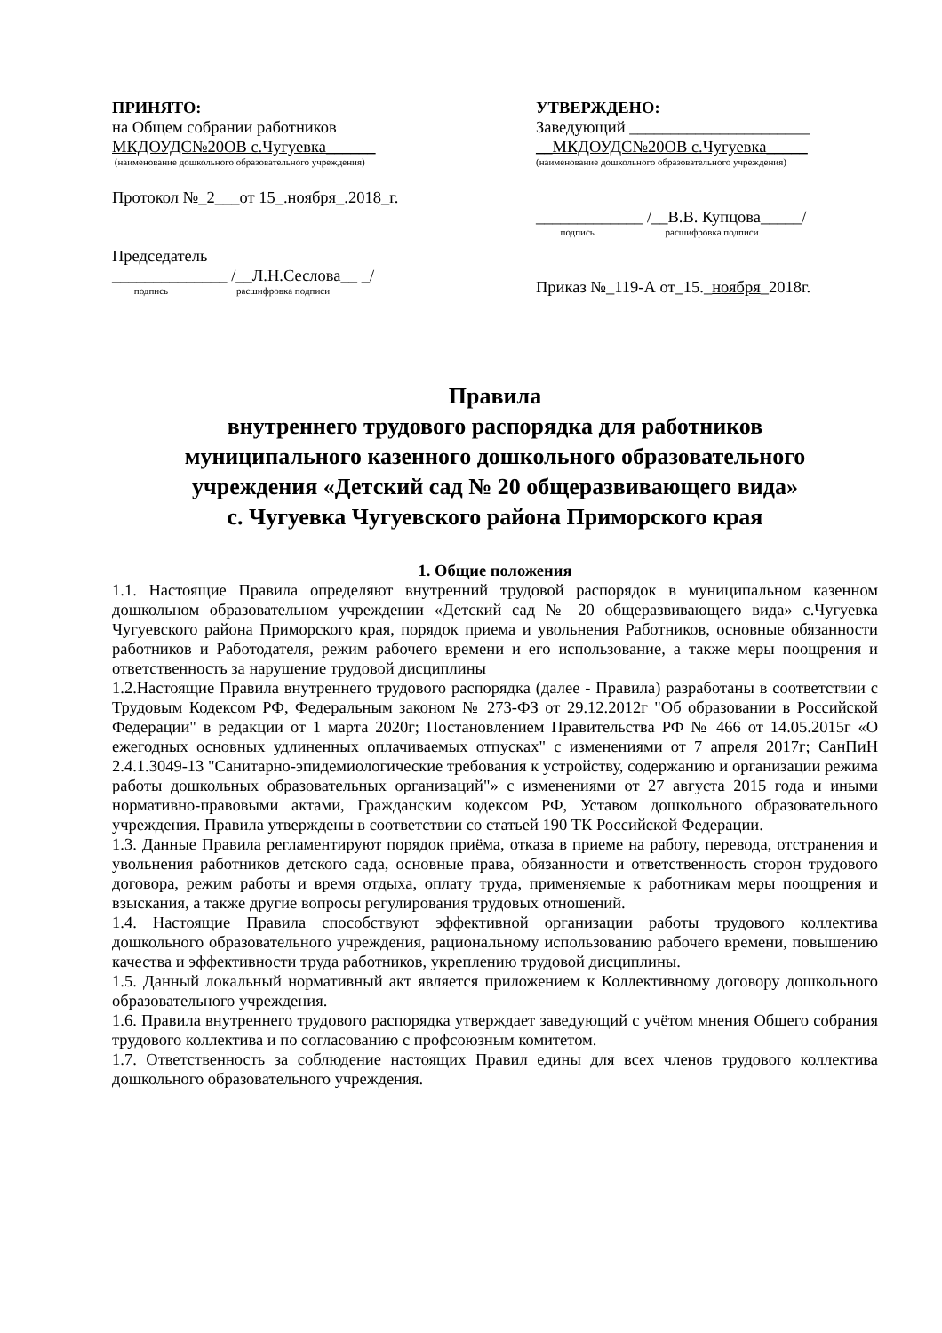ПРИНЯТО:
на Общем собрании работников
МКДОУДС№20ОВ с.Чугуевка______
(наименование дошкольного образовательного учреждения)
Протокол №_2___от 15_.ноября_.2018_г.
Председатель
______________ /__Л.Н.Сеслова__ _/
подпись расшифровка подписи
УТВЕРЖДЕНО:
Заведующий ______________________
__МКДОУДС№20ОВ с.Чугуевка_____
(наименование дошкольного образовательного учреждения)
_____________ /__В.В. Купцова_____/
подпись расшифровка подписи
Приказ №_119-А от_15._ноября_2018г.
Правила
внутреннего трудового распорядка для работников
муниципального казенного дошкольного образовательного
учреждения «Детский сад № 20 общеразвивающего вида»
с. Чугуевка Чугуевского района Приморского края
1. Общие положения
1.1. Настоящие Правила определяют внутренний трудовой распорядок в муниципальном казенном дошкольном образовательном учреждении «Детский сад № 20 общеразвивающего вида» с.Чугуевка Чугуевского района Приморского края, порядок приема и увольнения Работников, основные обязанности работников и Работодателя, режим рабочего времени и его использование, а также меры поощрения и ответственность за нарушение трудовой дисциплины
1.2.Настоящие Правила внутреннего трудового распорядка (далее - Правила) разработаны в соответствии с Трудовым Кодексом РФ, Федеральным законом № 273-ФЗ от 29.12.2012г "Об образовании в Российской Федерации" в редакции от 1 марта 2020г; Постановлением Правительства РФ № 466 от 14.05.2015г «О ежегодных основных удлиненных оплачиваемых отпусках" с изменениями от 7 апреля 2017г; СанПиН 2.4.1.3049-13 "Санитарно-эпидемиологические требования к устройству, содержанию и организации режима работы дошкольных образовательных организаций"» с изменениями от 27 августа 2015 года и иными нормативно-правовыми актами, Гражданским кодексом РФ, Уставом дошкольного образовательного учреждения. Правила утверждены в соответствии со статьей 190 ТК Российской Федерации.
1.3. Данные Правила регламентируют порядок приёма, отказа в приеме на работу, перевода, отстранения и увольнения работников детского сада, основные права, обязанности и ответственность сторон трудового договора, режим работы и время отдыха, оплату труда, применяемые к работникам меры поощрения и взыскания, а также другие вопросы регулирования трудовых отношений.
1.4. Настоящие Правила способствуют эффективной организации работы трудового коллектива дошкольного образовательного учреждения, рациональному использованию рабочего времени, повышению качества и эффективности труда работников, укреплению трудовой дисциплины.
1.5. Данный локальный нормативный акт является приложением к Коллективному договору дошкольного образовательного учреждения.
1.6. Правила внутреннего трудового распорядка утверждает заведующий с учётом мнения Общего собрания трудового коллектива и по согласованию с профсоюзным комитетом.
1.7. Ответственность за соблюдение настоящих Правил едины для всех членов трудового коллектива дошкольного образовательного учреждения.